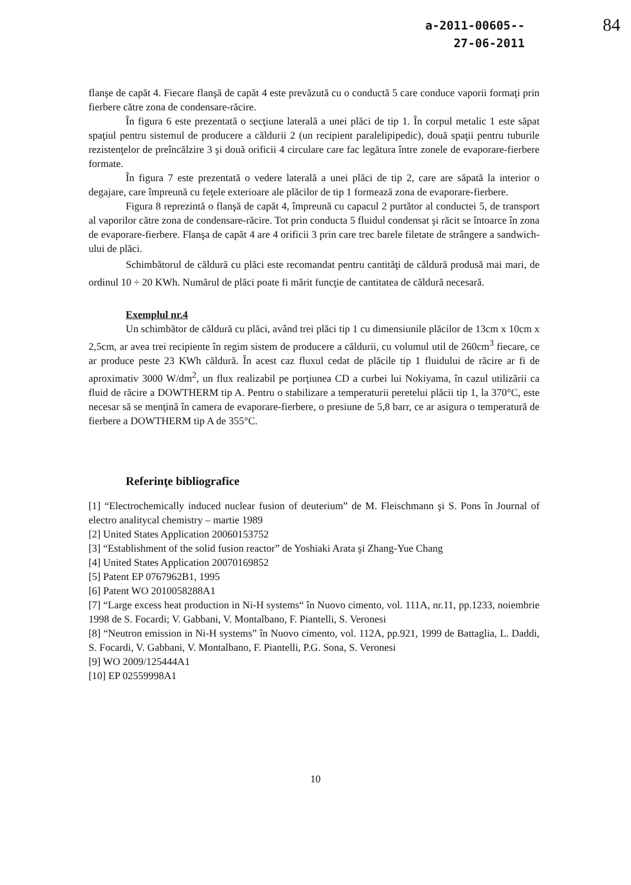a-2011-00605--
27-06-2011
84
flanşe de capăt 4. Fiecare flanşă de capăt 4 este prevăzută cu o conductă 5 care conduce vaporii formaţi prin fierbere către zona de condensare-răcire.
În figura 6 este prezentată o secţiune laterală a unei plăci de tip 1. În corpul metalic 1 este săpat spaţiul pentru sistemul de producere a căldurii 2 (un recipient paralelipipedic), două spaţii pentru tuburile rezistenţelor de preîncălzire 3 şi două orificii 4 circulare care fac legătura între zonele de evaporare-fierbere formate.
În figura 7 este prezentată o vedere laterală a unei plăci de tip 2, care are săpată la interior o degajare, care împreună cu feţele exterioare ale plăcilor de tip 1 formează zona de evaporare-fierbere.
Figura 8 reprezintă o flanşă de capăt 4, împreună cu capacul 2 purtător al conductei 5, de transport al vaporilor către zona de condensare-răcire. Tot prin conducta 5 fluidul condensat şi răcit se întoarce în zona de evaporare-fierbere. Flanşa de capăt 4 are 4 orificii 3 prin care trec barele filetate de strângere a sandwich-ului de plăci.
Schimbătorul de căldură cu plăci este recomandat pentru cantităţi de căldură produsă mai mari, de ordinul 10 ÷ 20 KWh. Numărul de plăci poate fi mărit funcţie de cantitatea de căldură necesară.
Exemplul nr.4
Un schimbător de căldură cu plăci, având trei plăci tip 1 cu dimensiunile plăcilor de 13cm x 10cm x 2,5cm, ar avea trei recipiente în regim sistem de producere a căldurii, cu volumul util de 260cm<sup>3</sup> fiecare, ce ar produce peste 23 KWh căldură. În acest caz fluxul cedat de plăcile tip 1 fluidului de răcire ar fi de aproximativ 3000 W/dm<sup>2</sup>, un flux realizabil pe porţiunea CD a curbei lui Nokiyama, în cazul utilizării ca fluid de răcire a DOWTHERM tip A. Pentru o stabilizare a temperaturii peretelui plăcii tip 1, la 370°C, este necesar să se menţină în camera de evaporare-fierbere, o presiune de 5,8 barr, ce ar asigura o temperatură de fierbere a DOWTHERM tip A de 355°C.
Referinţe bibliografice
[1] “Electrochemically induced nuclear fusion of deuterium” de M. Fleischmann şi S. Pons în Journal of electro analitycal chemistry – martie 1989
[2] United States Application 20060153752
[3] “Establishment of the solid fusion reactor” de Yoshiaki Arata şi Zhang-Yue Chang
[4] United States Application 20070169852
[5] Patent EP 0767962B1, 1995
[6] Patent WO 2010058288A1
[7] “Large excess heat production in Ni-H systems“ în Nuovo cimento, vol. 111A, nr.11, pp.1233, noiembrie 1998 de S. Focardi; V. Gabbani, V. Montalbano, F. Piantelli, S. Veronesi
[8] “Neutron emission in Ni-H systems” în Nuovo cimento, vol. 112A, pp.921, 1999 de Battaglia, L. Daddi, S. Focardi, V. Gabbani, V. Montalbano, F. Piantelli, P.G. Sona, S. Veronesi
[9] WO 2009/125444A1
[10] EP 02559998A1
10